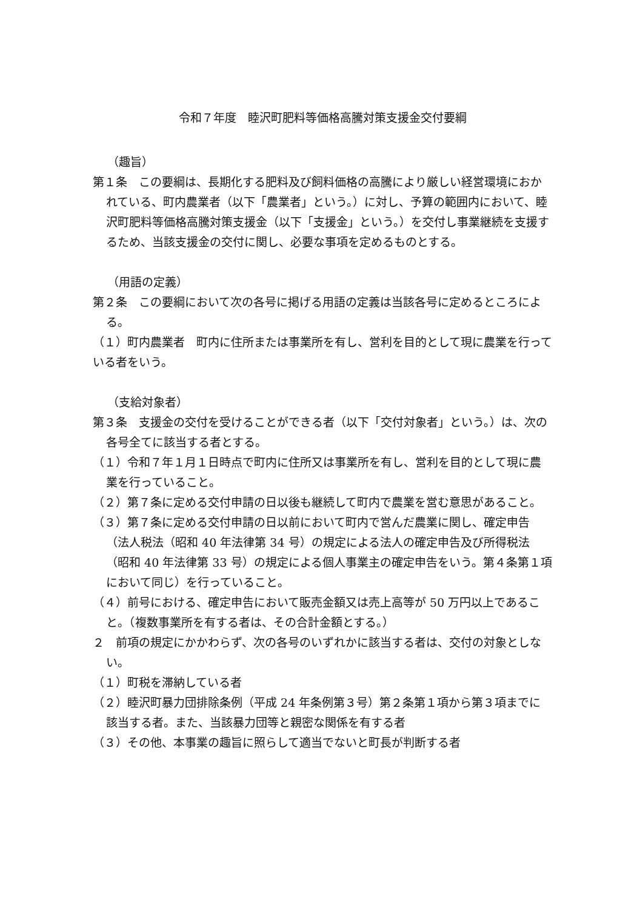令和７年度　睦沢町肥料等価格高騰対策支援金交付要綱
（趣旨）
第１条　この要綱は、長期化する肥料及び飼料価格の高騰により厳しい経営環境におかれている、町内農業者（以下「農業者」という。）に対し、予算の範囲内において、睦沢町肥料等価格高騰対策支援金（以下「支援金」という。）を交付し事業継続を支援するため、当該支援金の交付に関し、必要な事項を定めるものとする。
（用語の定義）
第２条　この要綱において次の各号に掲げる用語の定義は当該各号に定めるところによる。
（１）町内農業者　町内に住所または事業所を有し、営利を目的として現に農業を行っている者をいう。
（支給対象者）
第３条　支援金の交付を受けることができる者（以下「交付対象者」という。）は、次の各号全てに該当する者とする。
（１）令和７年１月１日時点で町内に住所又は事業所を有し、営利を目的として現に農業を行っていること。
（２）第７条に定める交付申請の日以後も継続して町内で農業を営む意思があること。
（３）第７条に定める交付申請の日以前において町内で営んだ農業に関し、確定申告（法人税法（昭和 40 年法律第 34 号）の規定による法人の確定申告及び所得税法（昭和 40 年法律第 33 号）の規定による個人事業主の確定申告をいう。第４条第１項において同じ）を行っていること。
（４）前号における、確定申告において販売金額又は売上高等が 50 万円以上であること。（複数事業所を有する者は、その合計金額とする。）
２　前項の規定にかかわらず、次の各号のいずれかに該当する者は、交付の対象としない。
（１）町税を滞納している者
（２）睦沢町暴力団排除条例（平成 24 年条例第３号）第２条第１項から第３項までに該当する者。また、当該暴力団等と親密な関係を有する者
（３）その他、本事業の趣旨に照らして適当でないと町長が判断する者